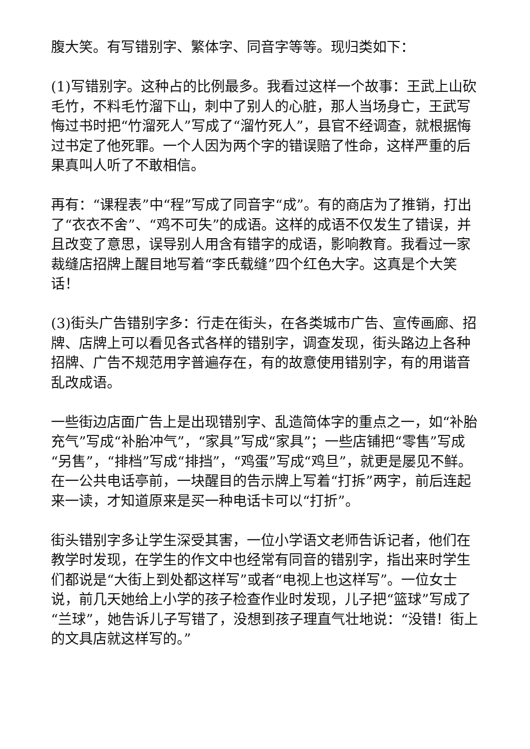腹大笑。有写错别字、繁体字、同音字等等。现归类如下：
(1)写错别字。这种占的比例最多。我看过这样一个故事：王武上山砍毛竹，不料毛竹溜下山，刺中了别人的心脏，那人当场身亡，王武写悔过书时把“竹溜死人”写成了“溜竹死人”，县官不经调查，就根据悔过书定了他死罪。一个人因为两个字的错误赔了性命，这样严重的后果真叫人听了不敢相信。
再有：“课程表”中“程”写成了同音字“成”。有的商店为了推销，打出了“衣衣不舍”、“鸡不可失”的成语。这样的成语不仅发生了错误，并且改变了意思，误导别人用含有错字的成语，影响教育。我看过一家裁缝店招牌上醒目地写着“李氏载缝”四个红色大字。这真是个大笑话！
(3)街头广告错别字多：行走在街头，在各类城市广告、宣传画廊、招牌、店牌上可以看见各式各样的错别字，调查发现，街头路边上各种招牌、广告不规范用字普遍存在，有的故意使用错别字，有的用谐音乱改成语。
一些街边店面广告上是出现错别字、乱造简体字的重点之一，如“补胎充气”写成“补胎冲气”，“家具”写成“家具”；一些店铺把“零售”写成“另售”，“排档”写成“排挡”，“鸡蛋”写成“鸡旦”，就更是屡见不鲜。在一公共电话亭前，一块醒目的告示牌上写着“打拆”两字，前后连起来一读，才知道原来是买一种电话卡可以“打折”。
街头错别字多让学生深受其害，一位小学语文老师告诉记者，他们在教学时发现，在学生的作文中也经常有同音的错别字，指出来时学生们都说是“大街上到处都这样写”或者“电视上也这样写”。一位女士说，前几天她给上小学的孩子检查作业时发现，儿子把“篮球”写成了“兰球”，她告诉儿子写错了，没想到孩子理直气壮地说：“没错！街上的文具店就这样写的。”